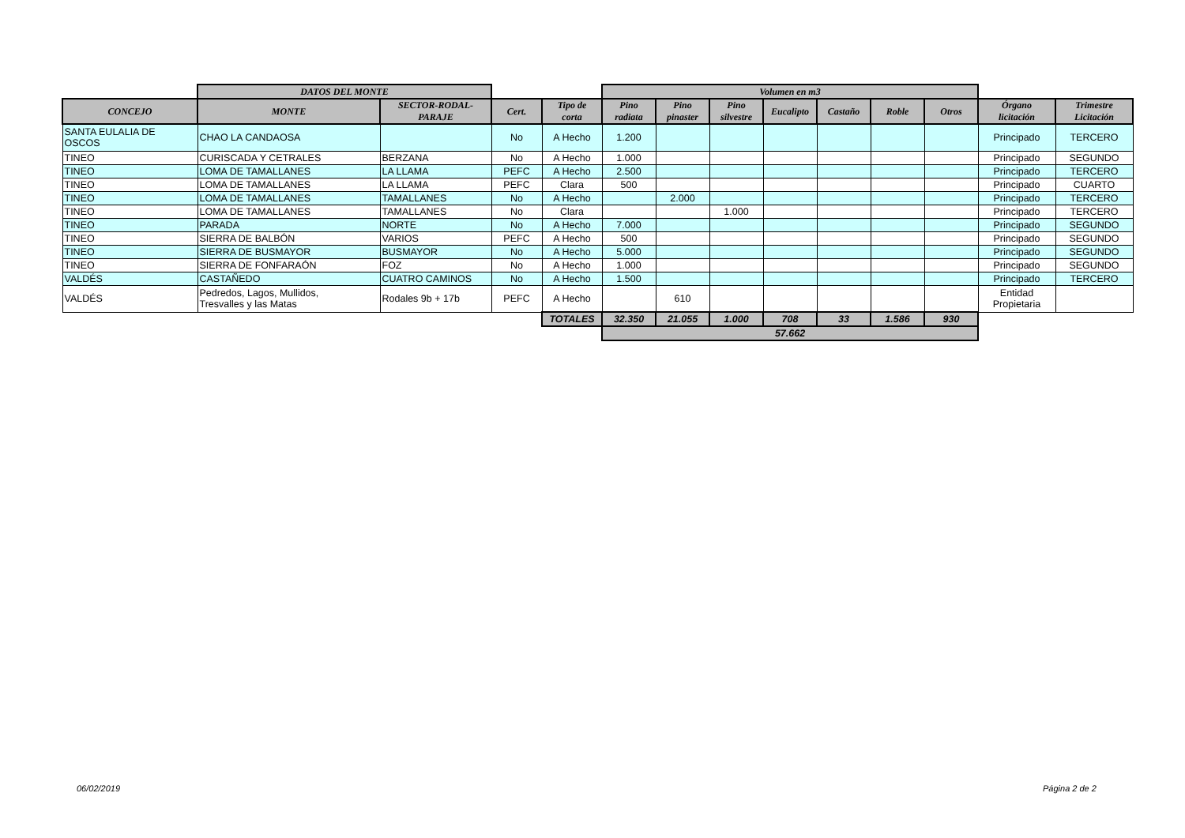| | DATOS DEL MONTE | | | | Volumen en m3 | | | | | | | | |
| CONCEJO | MONTE | SECTOR-RODAL- PARAJE | Cert. | Tipo de corta | Pino radiata | Pino pinaster | Pino silvestre | Eucalipto | Castaño | Roble | Otros | Órgano licitación | Trimestre Licitación |
| SANTA EULALIA DE OSCOS | CHAO LA CANDAOSA | | No | A Hecho | 1.200 | | | | | | | Principado | TERCERO |
| TINEO | CURISCADA Y CETRALES | BERZANA | No | A Hecho | 1.000 | | | | | | | Principado | SEGUNDO |
| TINEO | LOMA DE TAMALLANES | LA LLAMA | PEFC | A Hecho | 2.500 | | | | | | | Principado | TERCERO |
| TINEO | LOMA DE TAMALLANES | LA LLAMA | PEFC | Clara | 500 | | | | | | | Principado | CUARTO |
| TINEO | LOMA DE TAMALLANES | TAMALLANES | No | A Hecho | | 2.000 | | | | | | Principado | TERCERO |
| TINEO | LOMA DE TAMALLANES | TAMALLANES | No | Clara | | | 1.000 | | | | | Principado | TERCERO |
| TINEO | PARADA | NORTE | No | A Hecho | 7.000 | | | | | | | Principado | SEGUNDO |
| TINEO | SIERRA DE BALBÓN | VARIOS | PEFC | A Hecho | 500 | | | | | | | Principado | SEGUNDO |
| TINEO | SIERRA DE BUSMAYOR | BUSMAYOR | No | A Hecho | 5.000 | | | | | | | Principado | SEGUNDO |
| TINEO | SIERRA DE FONFARAÓN | FOZ | No | A Hecho | 1.000 | | | | | | | Principado | SEGUNDO |
| VALDÉS | CASTAÑEDO | CUATRO CAMINOS | No | A Hecho | 1.500 | | | | | | | Principado | TERCERO |
| VALDÉS | Pedredos, Lagos, Mullidos, Tresvalles y las Matas | Rodales 9b + 17b | PEFC | A Hecho | | 610 | | | | | | Entidad Propietaria | |
| | | | | TOTALES | 32.350 | 21.055 | 1.000 | 708 | 33 | 1.586 | 930 | | |
| | | | | | 57.662 | | | | | | | | |
06/02/2019 Página 2 de 2